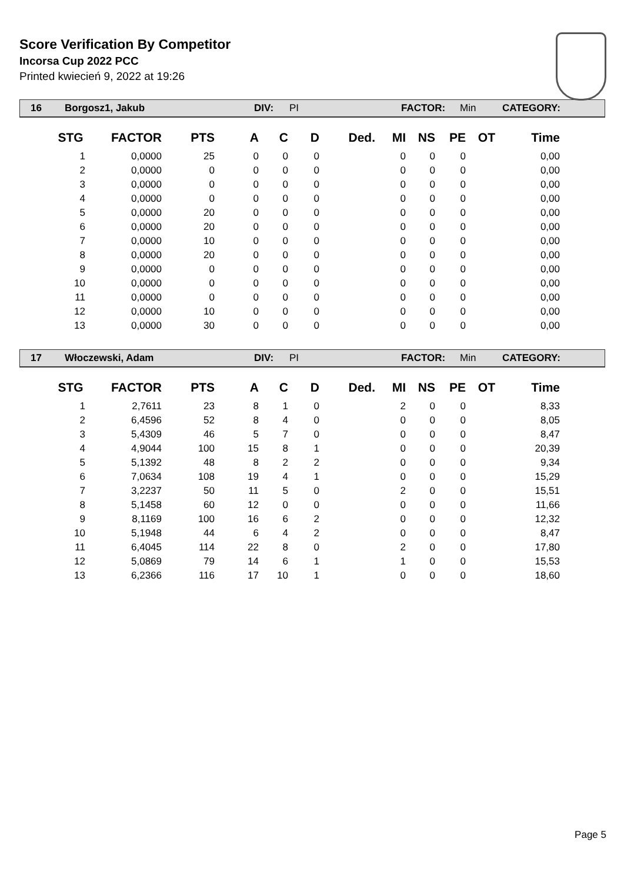Score Verification By Competitor
Incorsa Cup 2022 PCC
Printed kwiecień 9, 2022 at 19:26
16 Borgosz1, Jakub DIV: PI FACTOR: Min CATEGORY:
| STG | FACTOR | PTS | A | C | D | Ded. | MI | NS | PE | OT | Time |
| --- | --- | --- | --- | --- | --- | --- | --- | --- | --- | --- | --- |
| 1 | 0,0000 | 25 | 0 | 0 | 0 | | 0 | 0 | 0 | | 0,00 |
| 2 | 0,0000 | 0 | 0 | 0 | 0 | | 0 | 0 | 0 | | 0,00 |
| 3 | 0,0000 | 0 | 0 | 0 | 0 | | 0 | 0 | 0 | | 0,00 |
| 4 | 0,0000 | 0 | 0 | 0 | 0 | | 0 | 0 | 0 | | 0,00 |
| 5 | 0,0000 | 20 | 0 | 0 | 0 | | 0 | 0 | 0 | | 0,00 |
| 6 | 0,0000 | 20 | 0 | 0 | 0 | | 0 | 0 | 0 | | 0,00 |
| 7 | 0,0000 | 10 | 0 | 0 | 0 | | 0 | 0 | 0 | | 0,00 |
| 8 | 0,0000 | 20 | 0 | 0 | 0 | | 0 | 0 | 0 | | 0,00 |
| 9 | 0,0000 | 0 | 0 | 0 | 0 | | 0 | 0 | 0 | | 0,00 |
| 10 | 0,0000 | 0 | 0 | 0 | 0 | | 0 | 0 | 0 | | 0,00 |
| 11 | 0,0000 | 0 | 0 | 0 | 0 | | 0 | 0 | 0 | | 0,00 |
| 12 | 0,0000 | 10 | 0 | 0 | 0 | | 0 | 0 | 0 | | 0,00 |
| 13 | 0,0000 | 30 | 0 | 0 | 0 | | 0 | 0 | 0 | | 0,00 |
17 Włoczewski, Adam DIV: PI FACTOR: Min CATEGORY:
| STG | FACTOR | PTS | A | C | D | Ded. | MI | NS | PE | OT | Time |
| --- | --- | --- | --- | --- | --- | --- | --- | --- | --- | --- | --- |
| 1 | 2,7611 | 23 | 8 | 1 | 0 | | 2 | 0 | 0 | | 8,33 |
| 2 | 6,4596 | 52 | 8 | 4 | 0 | | 0 | 0 | 0 | | 8,05 |
| 3 | 5,4309 | 46 | 5 | 7 | 0 | | 0 | 0 | 0 | | 8,47 |
| 4 | 4,9044 | 100 | 15 | 8 | 1 | | 0 | 0 | 0 | | 20,39 |
| 5 | 5,1392 | 48 | 8 | 2 | 2 | | 0 | 0 | 0 | | 9,34 |
| 6 | 7,0634 | 108 | 19 | 4 | 1 | | 0 | 0 | 0 | | 15,29 |
| 7 | 3,2237 | 50 | 11 | 5 | 0 | | 2 | 0 | 0 | | 15,51 |
| 8 | 5,1458 | 60 | 12 | 0 | 0 | | 0 | 0 | 0 | | 11,66 |
| 9 | 8,1169 | 100 | 16 | 6 | 2 | | 0 | 0 | 0 | | 12,32 |
| 10 | 5,1948 | 44 | 6 | 4 | 2 | | 0 | 0 | 0 | | 8,47 |
| 11 | 6,4045 | 114 | 22 | 8 | 0 | | 2 | 0 | 0 | | 17,80 |
| 12 | 5,0869 | 79 | 14 | 6 | 1 | | 1 | 0 | 0 | | 15,53 |
| 13 | 6,2366 | 116 | 17 | 10 | 1 | | 0 | 0 | 0 | | 18,60 |
Page 5